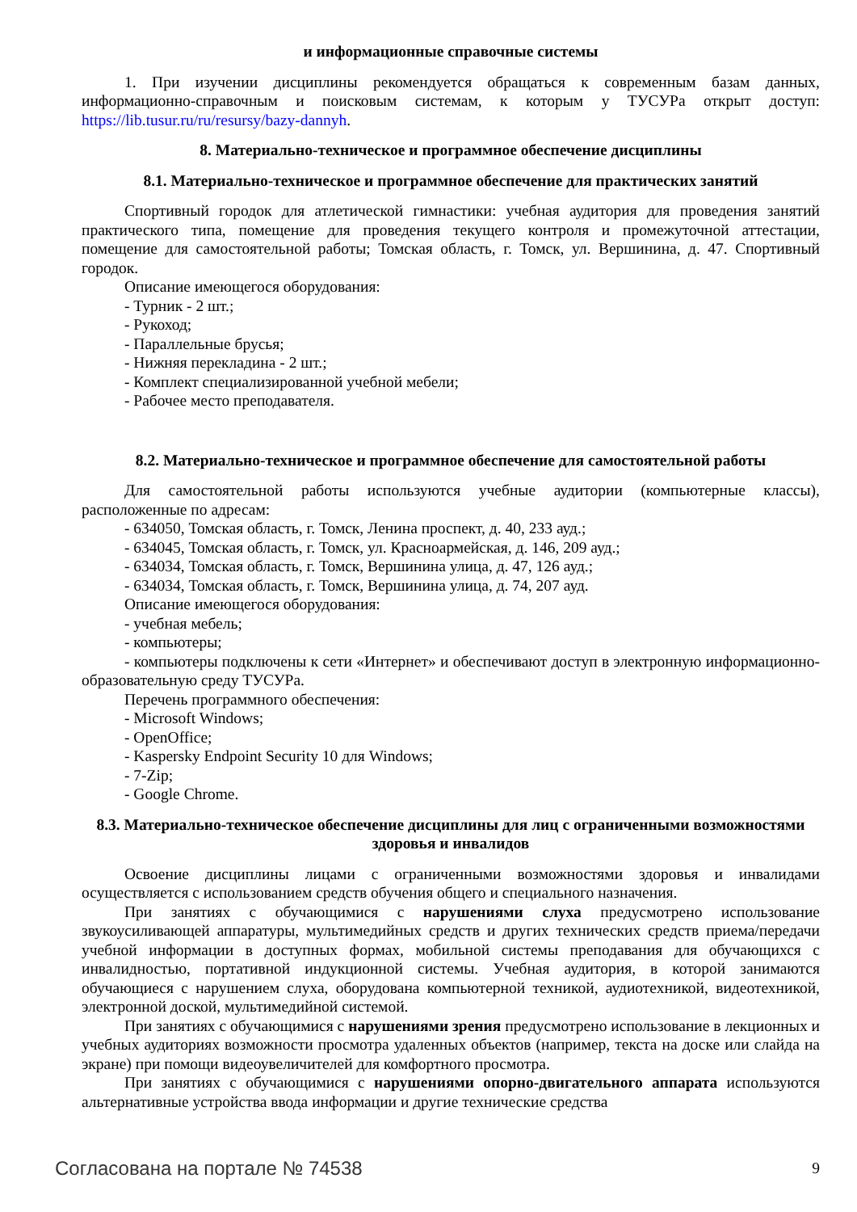и информационные справочные системы
1. При изучении дисциплины рекомендуется обращаться к современным базам данных, информационно-справочным и поисковым системам, к которым у ТУСУРа открыт доступ: https://lib.tusur.ru/ru/resursy/bazy-dannyh.
8. Материально-техническое и программное обеспечение дисциплины
8.1. Материально-техническое и программное обеспечение для практических занятий
Спортивный городок для атлетической гимнастики: учебная аудитория для проведения занятий практического типа, помещение для проведения текущего контроля и промежуточной аттестации, помещение для самостоятельной работы; Томская область, г. Томск, ул. Вершинина, д. 47. Спортивный городок.
Описание имеющегося оборудования:
- Турник - 2 шт.;
- Рукоход;
- Параллельные брусья;
- Нижняя перекладина - 2 шт.;
- Комплект специализированной учебной мебели;
- Рабочее место преподавателя.
8.2. Материально-техническое и программное обеспечение для самостоятельной работы
Для самостоятельной работы используются учебные аудитории (компьютерные классы), расположенные по адресам:
- 634050, Томская область, г. Томск, Ленина проспект, д. 40, 233 ауд.;
- 634045, Томская область, г. Томск, ул. Красноармейская, д. 146, 209 ауд.;
- 634034, Томская область, г. Томск, Вершинина улица, д. 47, 126 ауд.;
- 634034, Томская область, г. Томск, Вершинина улица, д. 74, 207 ауд.
Описание имеющегося оборудования:
- учебная мебель;
- компьютеры;
- компьютеры подключены к сети «Интернет» и обеспечивают доступ в электронную информационно-образовательную среду ТУСУРа.
Перечень программного обеспечения:
- Microsoft Windows;
- OpenOffice;
- Kaspersky Endpoint Security 10 для Windows;
- 7-Zip;
- Google Chrome.
8.3. Материально-техническое обеспечение дисциплины для лиц с ограниченными возможностями здоровья и инвалидов
Освоение дисциплины лицами с ограниченными возможностями здоровья и инвалидами осуществляется с использованием средств обучения общего и специального назначения.
При занятиях с обучающимися с нарушениями слуха предусмотрено использование звукоусиливающей аппаратуры, мультимедийных средств и других технических средств приема/передачи учебной информации в доступных формах, мобильной системы преподавания для обучающихся с инвалидностью, портативной индукционной системы. Учебная аудитория, в которой занимаются обучающиеся с нарушением слуха, оборудована компьютерной техникой, аудиотехникой, видеотехникой, электронной доской, мультимедийной системой.
При занятиях с обучающимися с нарушениями зрения предусмотрено использование в лекционных и учебных аудиториях возможности просмотра удаленных объектов (например, текста на доске или слайда на экране) при помощи видеоувеличителей для комфортного просмотра.
При занятиях с обучающимися с нарушениями опорно-двигательного аппарата используются альтернативные устройства ввода информации и другие технические средства
Согласована на портале № 74538 9